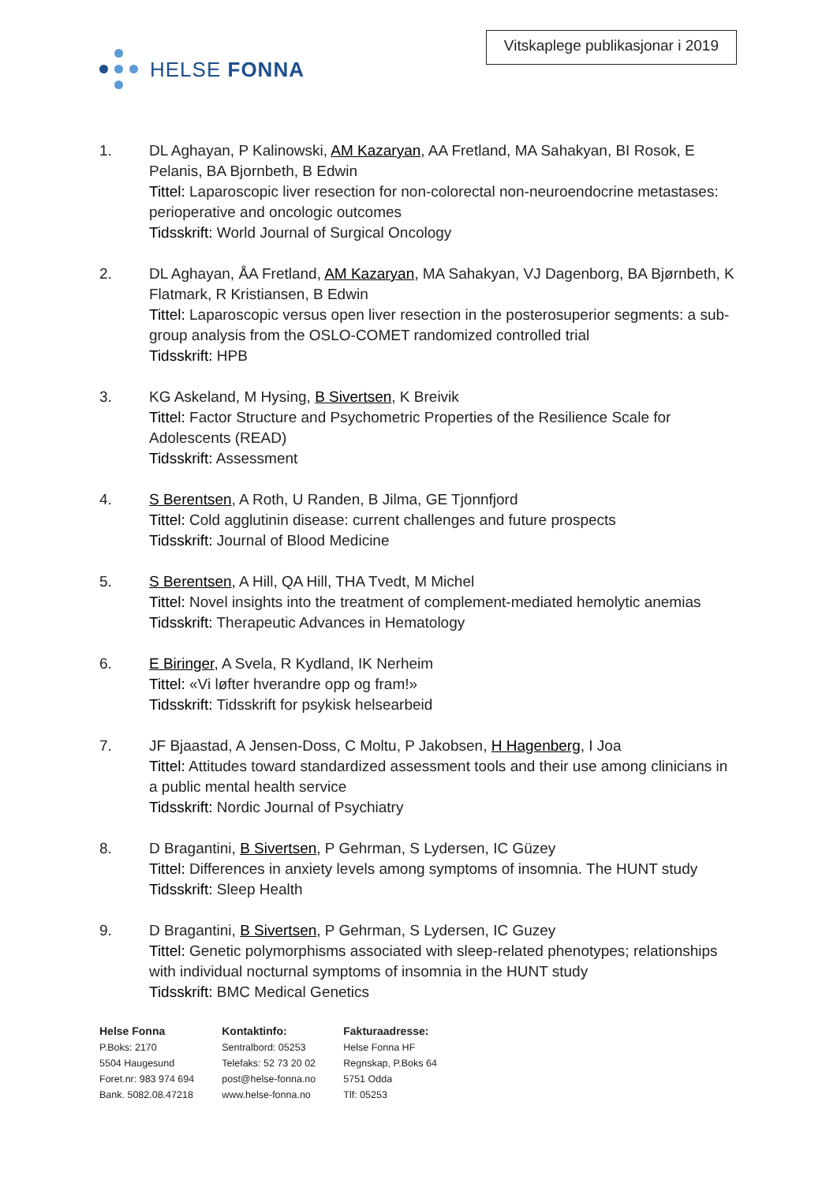HELSE FONNA
Vitskaplege publikasjonar i 2019
1. DL Aghayan, P Kalinowski, AM Kazaryan, AA Fretland, MA Sahakyan, BI Rosok, E Pelanis, BA Bjornbeth, B Edwin
Tittel: Laparoscopic liver resection for non-colorectal non-neuroendocrine metastases: perioperative and oncologic outcomes
Tidsskrift: World Journal of Surgical Oncology
2. DL Aghayan, ÅA Fretland, AM Kazaryan, MA Sahakyan, VJ Dagenborg, BA Bjørnbeth, K Flatmark, R Kristiansen, B Edwin
Tittel: Laparoscopic versus open liver resection in the posterosuperior segments: a sub-group analysis from the OSLO-COMET randomized controlled trial
Tidsskrift: HPB
3. KG Askeland, M Hysing, B Sivertsen, K Breivik
Tittel: Factor Structure and Psychometric Properties of the Resilience Scale for Adolescents (READ)
Tidsskrift: Assessment
4. S Berentsen, A Roth, U Randen, B Jilma, GE Tjonnfjord
Tittel: Cold agglutinin disease: current challenges and future prospects
Tidsskrift: Journal of Blood Medicine
5. S Berentsen, A Hill, QA Hill, THA Tvedt, M Michel
Tittel: Novel insights into the treatment of complement-mediated hemolytic anemias
Tidsskrift: Therapeutic Advances in Hematology
6. E Biringer, A Svela, R Kydland, IK Nerheim
Tittel: «Vi løfter hverandre opp og fram!»
Tidsskrift: Tidsskrift for psykisk helsearbeid
7. JF Bjaastad, A Jensen-Doss, C Moltu, P Jakobsen, H Hagenberg, I Joa
Tittel: Attitudes toward standardized assessment tools and their use among clinicians in a public mental health service
Tidsskrift: Nordic Journal of Psychiatry
8. D Bragantini, B Sivertsen, P Gehrman, S Lydersen, IC Güzey
Tittel: Differences in anxiety levels among symptoms of insomnia. The HUNT study
Tidsskrift: Sleep Health
9. D Bragantini, B Sivertsen, P Gehrman, S Lydersen, IC Guzey
Tittel: Genetic polymorphisms associated with sleep-related phenotypes; relationships with individual nocturnal symptoms of insomnia in the HUNT study
Tidsskrift: BMC Medical Genetics
Helse Fonna
P.Boks: 2170
5504 Haugesund
Foret.nr: 983 974 694
Bank. 5082.08.47218
Kontaktinfo:
Sentralbord: 05253
Telefaks: 52 73 20 02
post@helse-fonna.no
www.helse-fonna.no
Fakturaadresse:
Helse Fonna HF
Regnskap, P.Boks 64
5751 Odda
Tlf: 05253